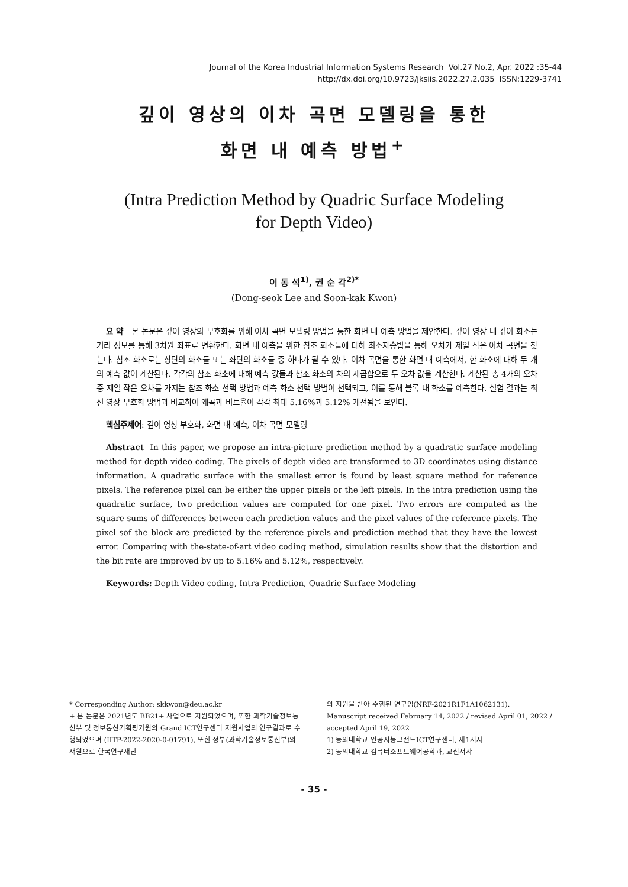Journal of the Korea Industrial Information Systems Research Vol.27 No.2, Apr. 2022 :35-44
http://dx.doi.org/10.9723/jksiis.2022.27.2.035 ISSN:1229-3741
깊이 영상의 이차 곡면 모델링을 통한
화면 내 예측 방법<sup>+</sup>
(Intra Prediction Method by Quadric Surface Modeling
for Depth Video)
이 동 석<sup>1)</sup>, 권 순 각<sup>2)*</sup>
(Dong-seok Lee and Soon-kak Kwon)
요 약 본 논문은 깊이 영상의 부호화를 위해 이차 곡면 모델링 방법을 통한 화면 내 예측 방법을 제안한다. 깊이 영상 내 깊이 화소는 거리 정보를 통해 3차원 좌표로 변환한다. 화면 내 예측을 위한 참조 화소들에 대해 최소자승법을 통해 오차가 제일 작은 이차 곡면을 찾는다. 참조 화소로는 상단의 화소들 또는 좌단의 화소들 중 하나가 될 수 있다. 이차 곡면을 통한 화면 내 예측에서, 한 화소에 대해 두 개의 예측 값이 계산된다. 각각의 참조 화소에 대해 예측 값들과 참조 화소의 차의 제곱합으로 두 오차 값을 계산한다. 계산된 총 4개의 오차 중 제일 작은 오차를 가지는 참조 화소 선택 방법과 예측 화소 선택 방법이 선택되고, 이를 통해 블록 내 화소를 예측한다. 실험 결과는 최신 영상 부호화 방법과 비교하여 왜곡과 비트율이 각각 최대 5.16%과 5.12% 개선됨을 보인다.
핵심주제어: 깊이 영상 부호화, 화면 내 예측, 이차 곡면 모델링
Abstract In this paper, we propose an intra-picture prediction method by a quadratic surface modeling method for depth video coding. The pixels of depth video are transformed to 3D coordinates using distance information. A quadratic surface with the smallest error is found by least square method for reference pixels. The reference pixel can be either the upper pixels or the left pixels. In the intra prediction using the quadratic surface, two predcition values are computed for one pixel. Two errors are computed as the square sums of differences between each prediction values and the pixel values of the reference pixels. The pixel sof the block are predicted by the reference pixels and prediction method that they have the lowest error. Comparing with the-state-of-art video coding method, simulation results show that the distortion and the bit rate are improved by up to 5.16% and 5.12%, respectively.
Keywords: Depth Video coding, Intra Prediction, Quadric Surface Modeling
* Corresponding Author: skkwon@deu.ac.kr
+ 본 논문은 2021년도 BB21+ 사업으로 지원되었으며, 또한 과학기술정보통신부 및 정보통신기획평가원의 Grand ICT연구센터 지원사업의 연구결과로 수행되었으며 (IITP-2022-2020-0-01791), 또한 정부(과학기술정보통신부)의 재원으로 한국연구재단
의 지원을 받아 수행된 연구임(NRF-2021R1F1A1062131).
Manuscript received February 14, 2022 / revised April 01, 2022 / accepted April 19, 2022
1) 동의대학교 인공지능그랜드ICT연구센터, 제1저자
2) 동의대학교 컴퓨터소프트웨어공학과, 교신저자
- 35 -